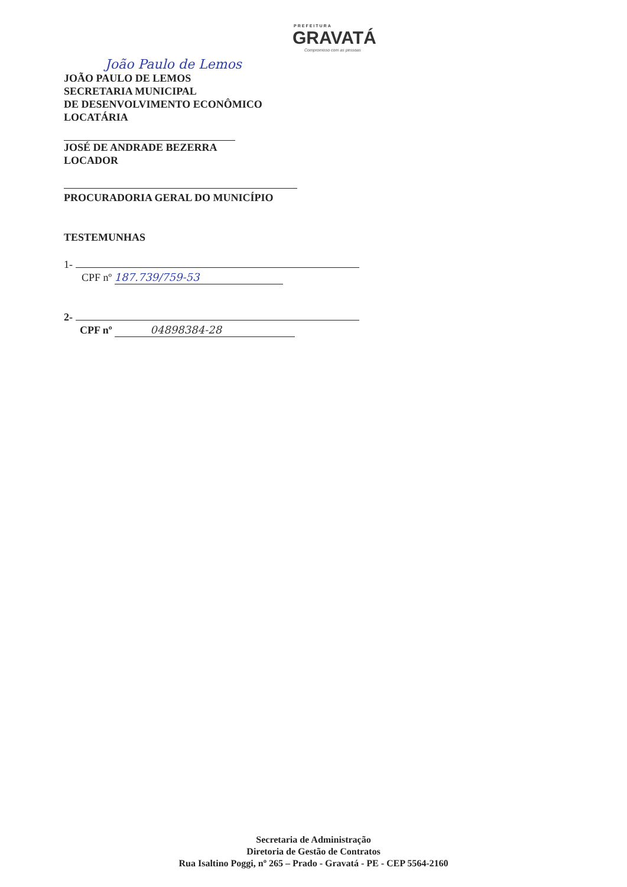PREFEITURA
GRAVATÁ
Compromisso com as pessoas
João Paulo de Lemos
JOÃO PAULO DE LEMOS
SECRETARIA MUNICIPAL
DE DESENVOLVIMENTO ECONÔMICO
LOCATÁRIA
JOSÉ DE ANDRADE BEZERRA
LOCADOR
PROCURADORIA GERAL DO MUNICÍPIO
TESTEMUNHAS
1-
CPF nº 187.739/759-53
2-
CPF nº 04898384-28
Secretaria de Administração
Diretoria de Gestão de Contratos
Rua Isaltino Poggi, nº 265 – Prado - Gravatá - PE - CEP 5564-2160